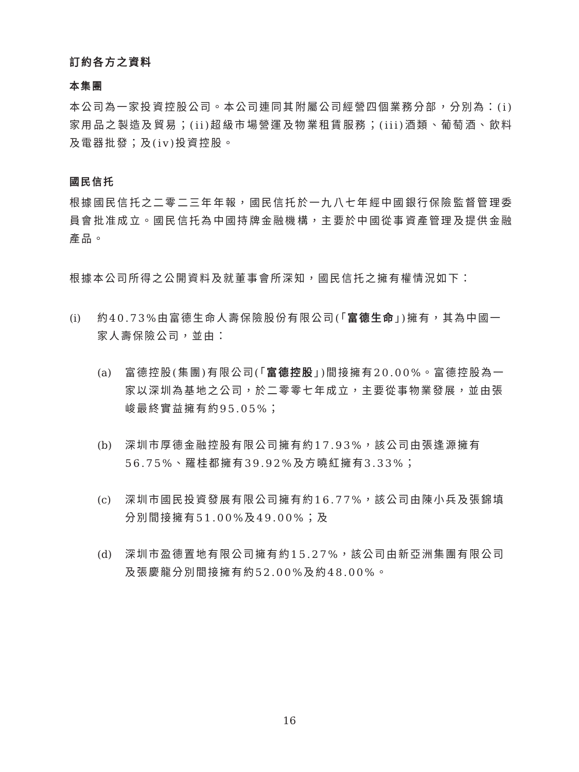訂約各方之資料
本集團
本公司為一家投資控股公司。本公司連同其附屬公司經營四個業務分部，分別為：(i)家用品之製造及貿易；(ii)超級市場營運及物業租賃服務；(iii)酒類、葡萄酒、飲料及電器批發；及(iv)投資控股。
國民信托
根據國民信托之二零二三年年報，國民信托於一九八七年經中國銀行保險監督管理委員會批准成立。國民信托為中國持牌金融機構，主要於中國從事資產管理及提供金融產品。
根據本公司所得之公開資料及就董事會所深知，國民信托之擁有權情況如下：
(i) 約40.73%由富德生命人壽保險股份有限公司(「富德生命」)擁有，其為中國一家人壽保險公司，並由：
(a) 富德控股(集團)有限公司(「富德控股」)間接擁有20.00%。富德控股為一家以深圳為基地之公司，於二零零七年成立，主要從事物業發展，並由張峻最終實益擁有約95.05%；
(b) 深圳市厚德金融控股有限公司擁有約17.93%，該公司由張逢源擁有56.75%、羅桂都擁有39.92%及方曉紅擁有3.33%；
(c) 深圳市國民投資發展有限公司擁有約16.77%，該公司由陳小兵及張錦填分別間接擁有51.00%及49.00%；及
(d) 深圳市盈德置地有限公司擁有約15.27%，該公司由新亞洲集團有限公司及張慶龍分別間接擁有約52.00%及約48.00%。
16